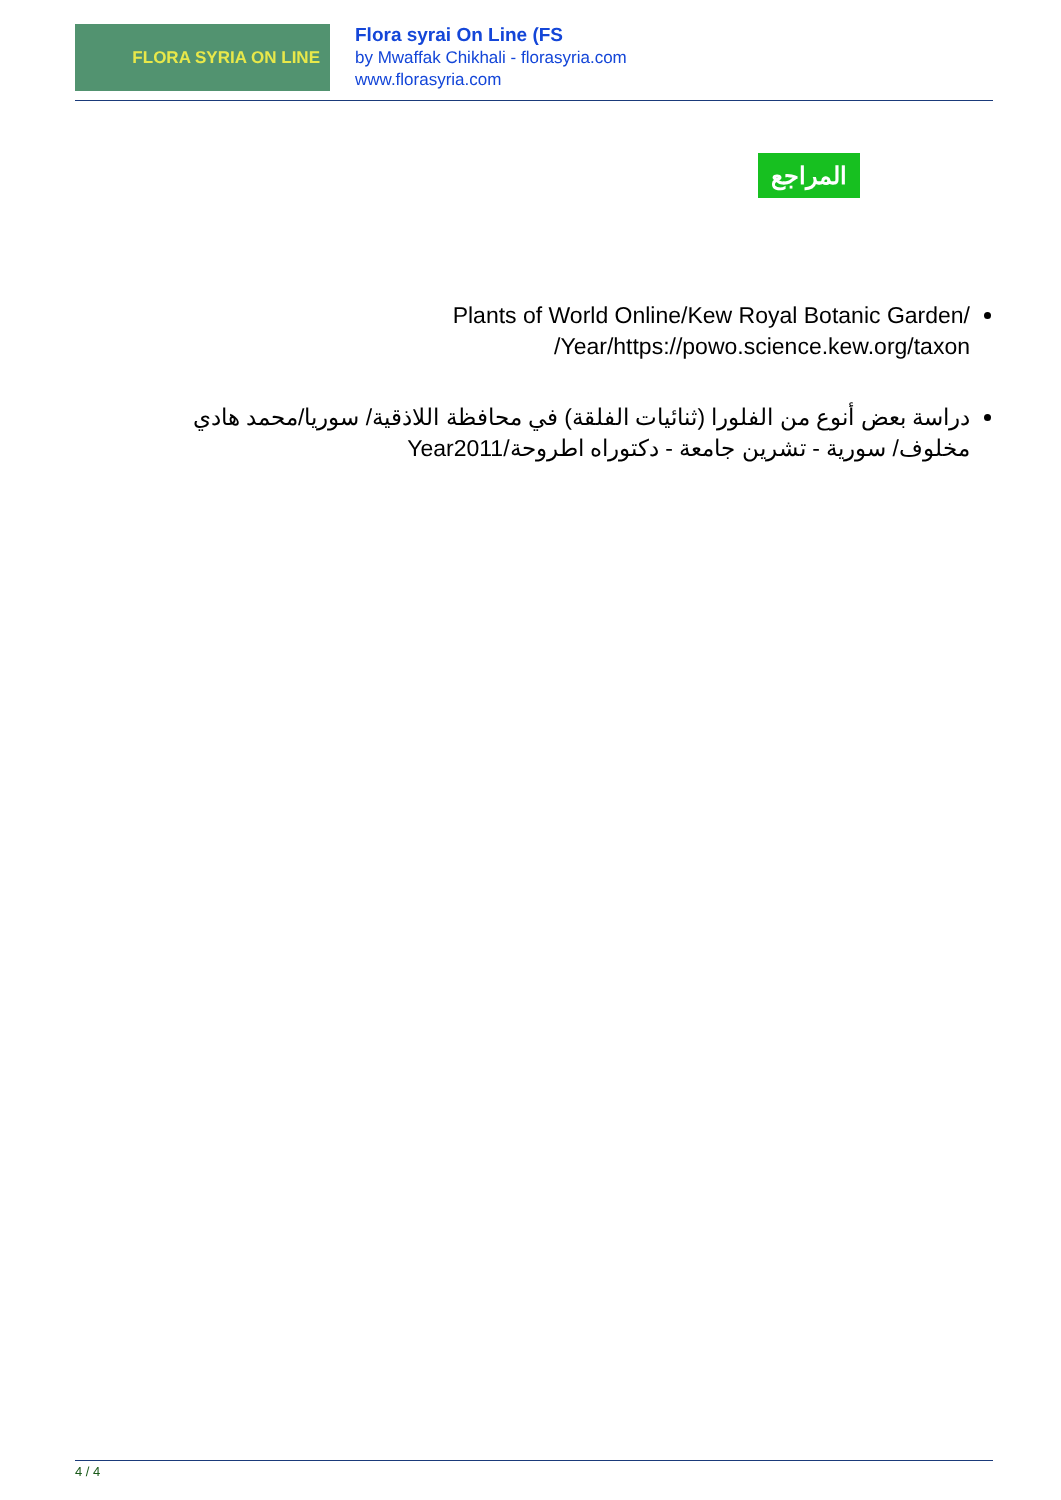FLORA SYRIA ON LINE
Flora syrai On Line (FS
by Mwaffak Chikhali - florasyria.com
www.florasyria.com
المراجع
Plants of World Online/Kew Royal Botanic Garden/ Year/https://powo.science.kew.org/taxon/
دراسة بعض أنوع من الفلورا (ثنائيات الفلقة) في محافظة اللاذقية/ سوريا/محمد هادي مخلوف/ سورية - تشرين جامعة - دكتوراه اطروحة/Year2011
4 / 4